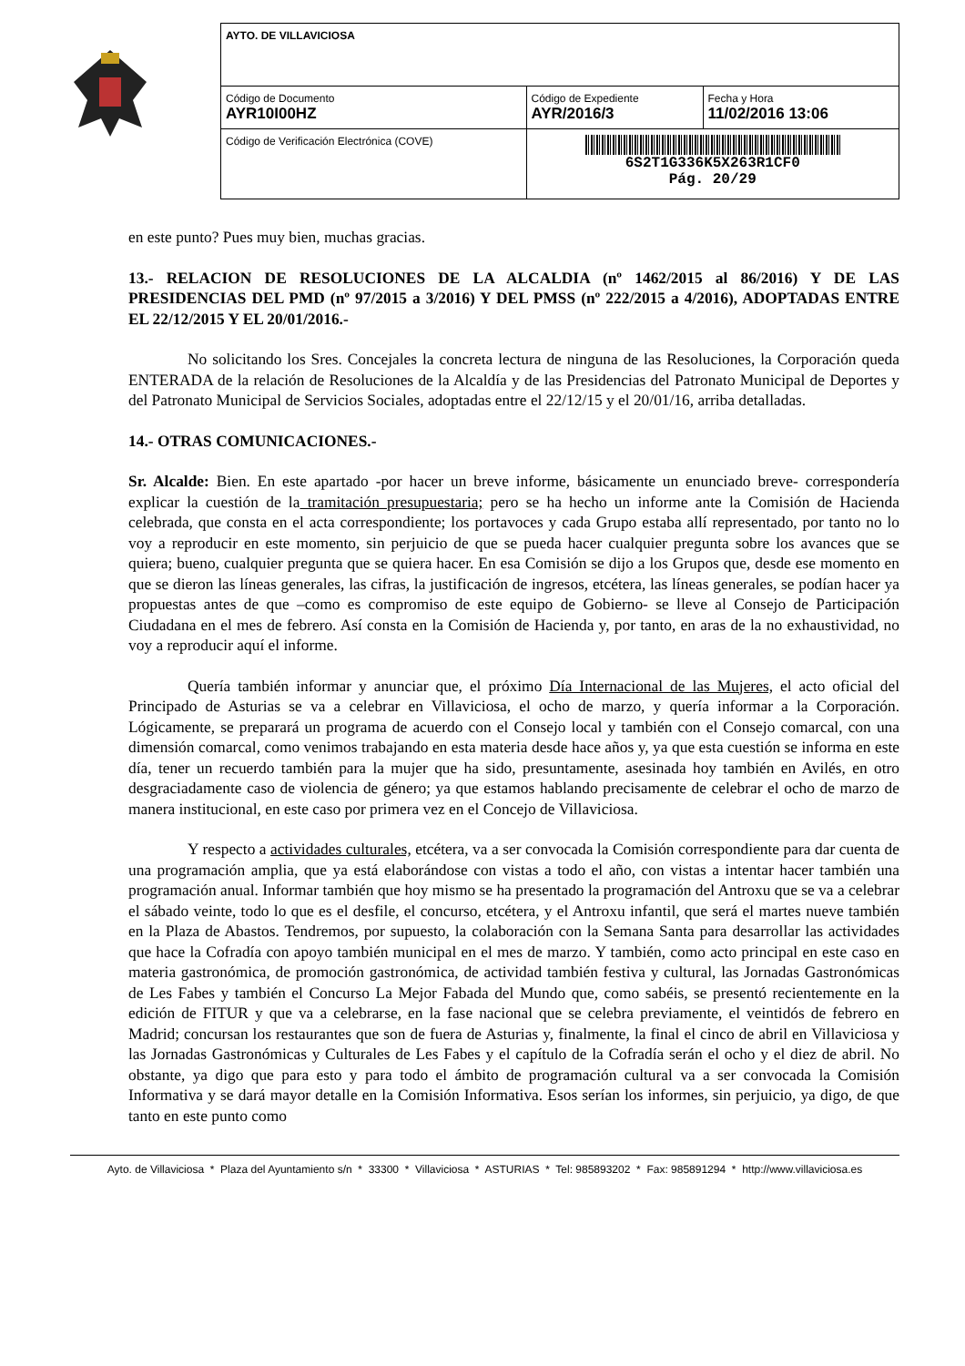| AYTO. DE VILLAVICIOSA | | |
| Código de Documento AYR10I00HZ | Código de Expediente AYR/2016/3 | Fecha y Hora 11/02/2016 13:06 |
| Código de Verificación Electrónica (COVE) | 6S2T1G336K5X263R1CF0 Pág. 20/29 | |
en este punto? Pues muy bien, muchas gracias.
13.- RELACION DE RESOLUCIONES DE LA ALCALDIA (nº 1462/2015 al 86/2016) Y DE LAS PRESIDENCIAS DEL PMD (nº 97/2015 a 3/2016) Y DEL PMSS (nº 222/2015 a 4/2016), ADOPTADAS ENTRE EL 22/12/2015 Y EL 20/01/2016.-
No solicitando los Sres. Concejales la concreta lectura de ninguna de las Resoluciones, la Corporación queda ENTERADA de la relación de Resoluciones de la Alcaldía y de las Presidencias del Patronato Municipal de Deportes y del Patronato Municipal de Servicios Sociales, adoptadas entre el 22/12/15 y el 20/01/16, arriba detalladas.
14.- OTRAS COMUNICACIONES.-
Sr. Alcalde: Bien. En este apartado -por hacer un breve informe, básicamente un enunciado breve- correspondería explicar la cuestión de la tramitación presupuestaria; pero se ha hecho un informe ante la Comisión de Hacienda celebrada, que consta en el acta correspondiente; los portavoces y cada Grupo estaba allí representado, por tanto no lo voy a reproducir en este momento, sin perjuicio de que se pueda hacer cualquier pregunta sobre los avances que se quiera; bueno, cualquier pregunta que se quiera hacer. En esa Comisión se dijo a los Grupos que, desde ese momento en que se dieron las líneas generales, las cifras, la justificación de ingresos, etcétera, las líneas generales, se podían hacer ya propuestas antes de que –como es compromiso de este equipo de Gobierno- se lleve al Consejo de Participación Ciudadana en el mes de febrero. Así consta en la Comisión de Hacienda y, por tanto, en aras de la no exhaustividad, no voy a reproducir aquí el informe.
Quería también informar y anunciar que, el próximo Día Internacional de las Mujeres, el acto oficial del Principado de Asturias se va a celebrar en Villaviciosa, el ocho de marzo, y quería informar a la Corporación. Lógicamente, se preparará un programa de acuerdo con el Consejo local y también con el Consejo comarcal, con una dimensión comarcal, como venimos trabajando en esta materia desde hace años y, ya que esta cuestión se informa en este día, tener un recuerdo también para la mujer que ha sido, presuntamente, asesinada hoy también en Avilés, en otro desgraciadamente caso de violencia de género; ya que estamos hablando precisamente de celebrar el ocho de marzo de manera institucional, en este caso por primera vez en el Concejo de Villaviciosa.
Y respecto a actividades culturales, etcétera, va a ser convocada la Comisión correspondiente para dar cuenta de una programación amplia, que ya está elaborándose con vistas a todo el año, con vistas a intentar hacer también una programación anual. Informar también que hoy mismo se ha presentado la programación del Antroxu que se va a celebrar el sábado veinte, todo lo que es el desfile, el concurso, etcétera, y el Antroxu infantil, que será el martes nueve también en la Plaza de Abastos. Tendremos, por supuesto, la colaboración con la Semana Santa para desarrollar las actividades que hace la Cofradía con apoyo también municipal en el mes de marzo. Y también, como acto principal en este caso en materia gastronómica, de promoción gastronómica, de actividad también festiva y cultural, las Jornadas Gastronómicas de Les Fabes y también el Concurso La Mejor Fabada del Mundo que, como sabéis, se presentó recientemente en la edición de FITUR y que va a celebrarse, en la fase nacional que se celebra previamente, el veintidós de febrero en Madrid; concursan los restaurantes que son de fuera de Asturias y, finalmente, la final el cinco de abril en Villaviciosa y las Jornadas Gastronómicas y Culturales de Les Fabes y el capítulo de la Cofradía serán el ocho y el diez de abril. No obstante, ya digo que para esto y para todo el ámbito de programación cultural va a ser convocada la Comisión Informativa y se dará mayor detalle en la Comisión Informativa. Esos serían los informes, sin perjuicio, ya digo, de que tanto en este punto como
Ayto. de Villaviciosa * Plaza del Ayuntamiento s/n * 33300 * Villaviciosa * ASTURIAS * Tel: 985893202 * Fax: 985891294 * http://www.villaviciosa.es